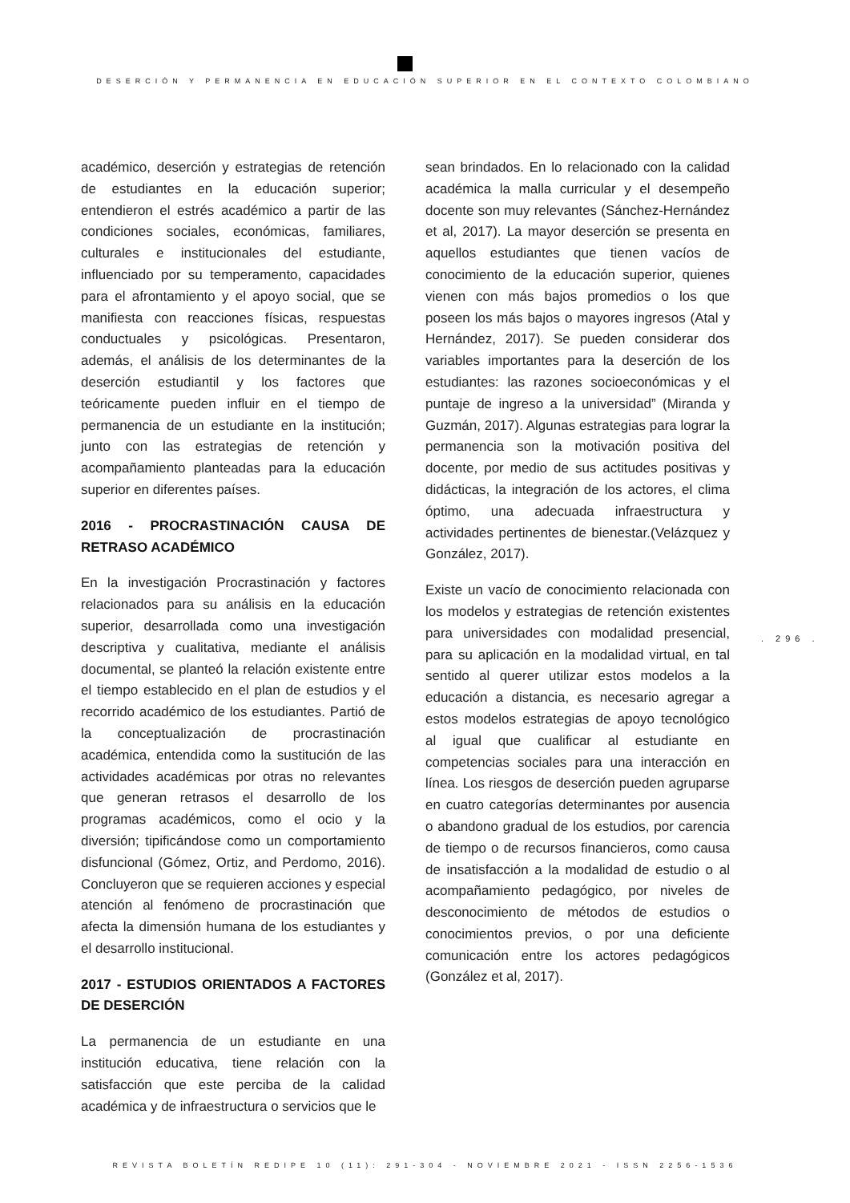DESERCIÓN Y PERMANENCIA EN EDUCACIÓN SUPERIOR EN EL CONTEXTO COLOMBIANO
académico, deserción y estrategias de retención de estudiantes en la educación superior; entendieron el estrés académico a partir de las condiciones sociales, económicas, familiares, culturales e institucionales del estudiante, influenciado por su temperamento, capacidades para el afrontamiento y el apoyo social, que se manifiesta con reacciones físicas, respuestas conductuales y psicológicas. Presentaron, además, el análisis de los determinantes de la deserción estudiantil y los factores que teóricamente pueden influir en el tiempo de permanencia de un estudiante en la institución; junto con las estrategias de retención y acompañamiento planteadas para la educación superior en diferentes países.
2016 - PROCRASTINACIÓN CAUSA DE RETRASO ACADÉMICO
En la investigación Procrastinación y factores relacionados para su análisis en la educación superior, desarrollada como una investigación descriptiva y cualitativa, mediante el análisis documental, se planteó la relación existente entre el tiempo establecido en el plan de estudios y el recorrido académico de los estudiantes. Partió de la conceptualización de procrastinación académica, entendida como la sustitución de las actividades académicas por otras no relevantes que generan retrasos el desarrollo de los programas académicos, como el ocio y la diversión; tipificándose como un comportamiento disfuncional (Gómez, Ortiz, and Perdomo, 2016). Concluyeron que se requieren acciones y especial atención al fenómeno de procrastinación que afecta la dimensión humana de los estudiantes y el desarrollo institucional.
2017 - ESTUDIOS ORIENTADOS A FACTORES DE DESERCIÓN
La permanencia de un estudiante en una institución educativa, tiene relación con la satisfacción que este perciba de la calidad académica y de infraestructura o servicios que le
sean brindados. En lo relacionado con la calidad académica la malla curricular y el desempeño docente son muy relevantes (Sánchez-Hernández et al, 2017). La mayor deserción se presenta en aquellos estudiantes que tienen vacíos de conocimiento de la educación superior, quienes vienen con más bajos promedios o los que poseen los más bajos o mayores ingresos (Atal y Hernández, 2017). Se pueden considerar dos variables importantes para la deserción de los estudiantes: las razones socioeconómicas y el puntaje de ingreso a la universidad” (Miranda y Guzmán, 2017). Algunas estrategias para lograr la permanencia son la motivación positiva del docente, por medio de sus actitudes positivas y didácticas, la integración de los actores, el clima óptimo, una adecuada infraestructura y actividades pertinentes de bienestar.(Velázquez y González, 2017).
Existe un vacío de conocimiento relacionada con los modelos y estrategias de retención existentes para universidades con modalidad presencial, para su aplicación en la modalidad virtual, en tal sentido al querer utilizar estos modelos a la educación a distancia, es necesario agregar a estos modelos estrategias de apoyo tecnológico al igual que cualificar al estudiante en competencias sociales para una interacción en línea. Los riesgos de deserción pueden agruparse en cuatro categorías determinantes por ausencia o abandono gradual de los estudios, por carencia de tiempo o de recursos financieros, como causa de insatisfacción a la modalidad de estudio o al acompañamiento pedagógico, por niveles de desconocimiento de métodos de estudios o conocimientos previos, o por una deficiente comunicación entre los actores pedagógicos (González et al, 2017).
. 296 .
REVISTA BOLETÍN REDIPE 10 (11): 291-304 - NOVIEMBRE 2021 - ISSN 2256-1536